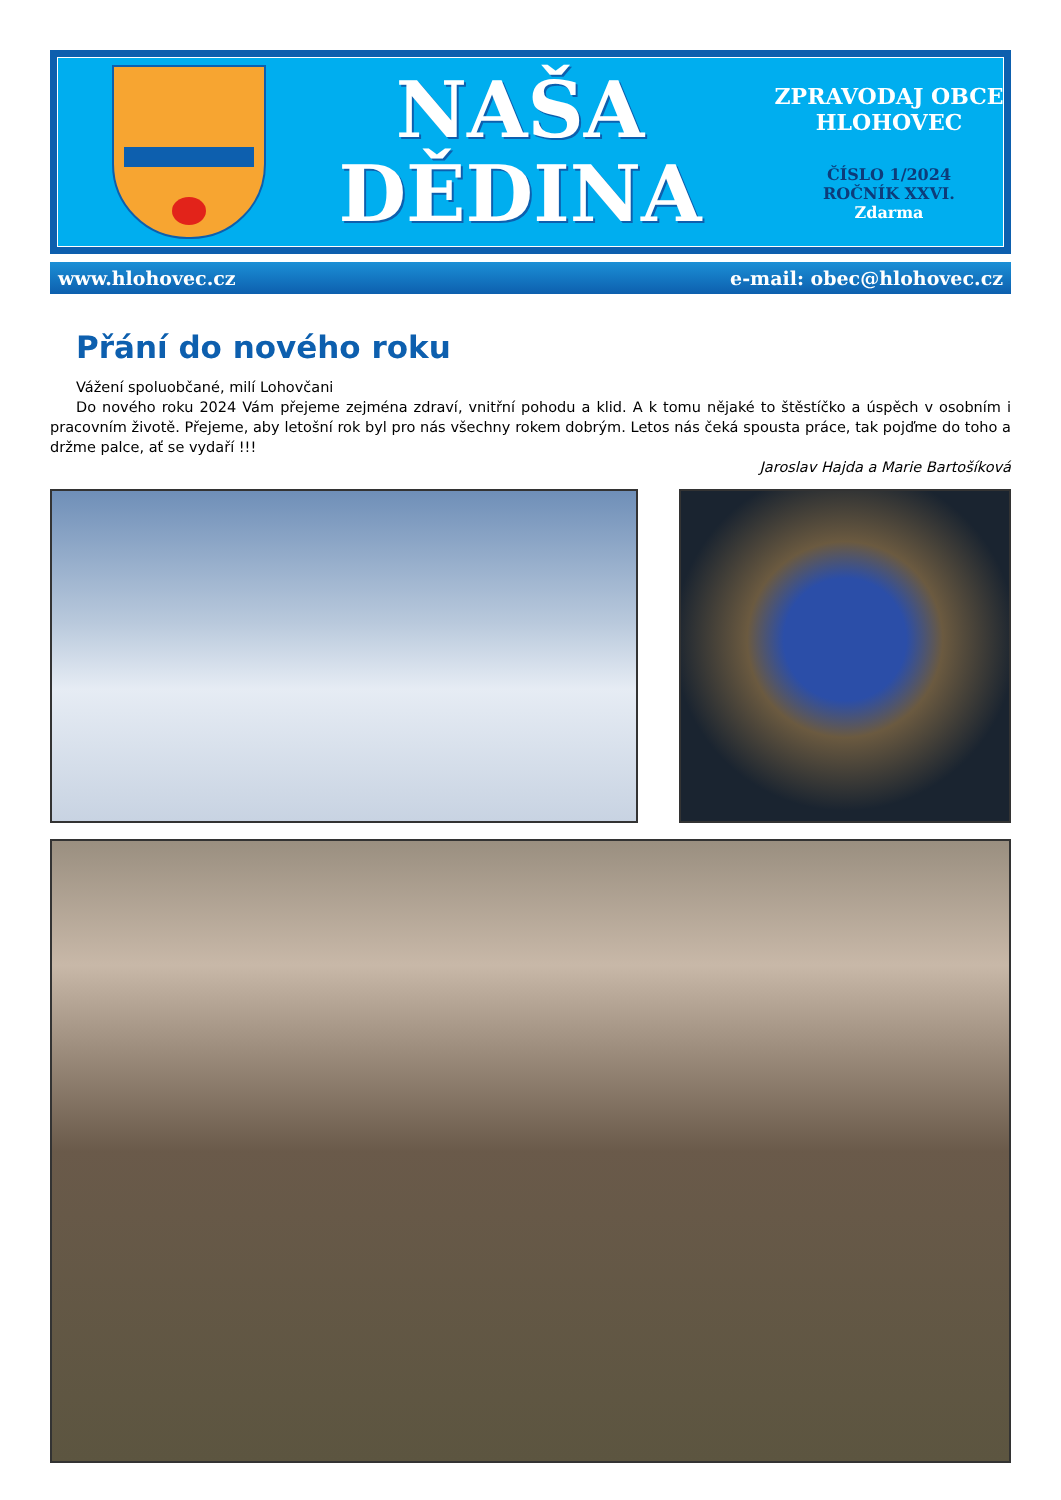NAŠA
DĚDINA
ZPRAVODAJ OBCE HLOHOVEC
ČÍSLO 1/2024
ROČNÍK XXVI.
Zdarma
www.hlohovec.cz e-mail: obec@hlohovec.cz
Přání do nového roku
Vážení spoluobčané, milí Lohovčani
Do nového roku 2024 Vám přejeme zejména zdraví, vnitřní pohodu a klid. A k tomu nějaké to štěstíčko a úspěch v osobním i pracovním životě. Přejeme, aby letošní rok byl pro nás všechny rokem dobrým. Letos nás čeká spousta práce, tak pojďme do toho a držme palce, ať se vydaří !!!
Jaroslav Hajda a Marie Bartošíková